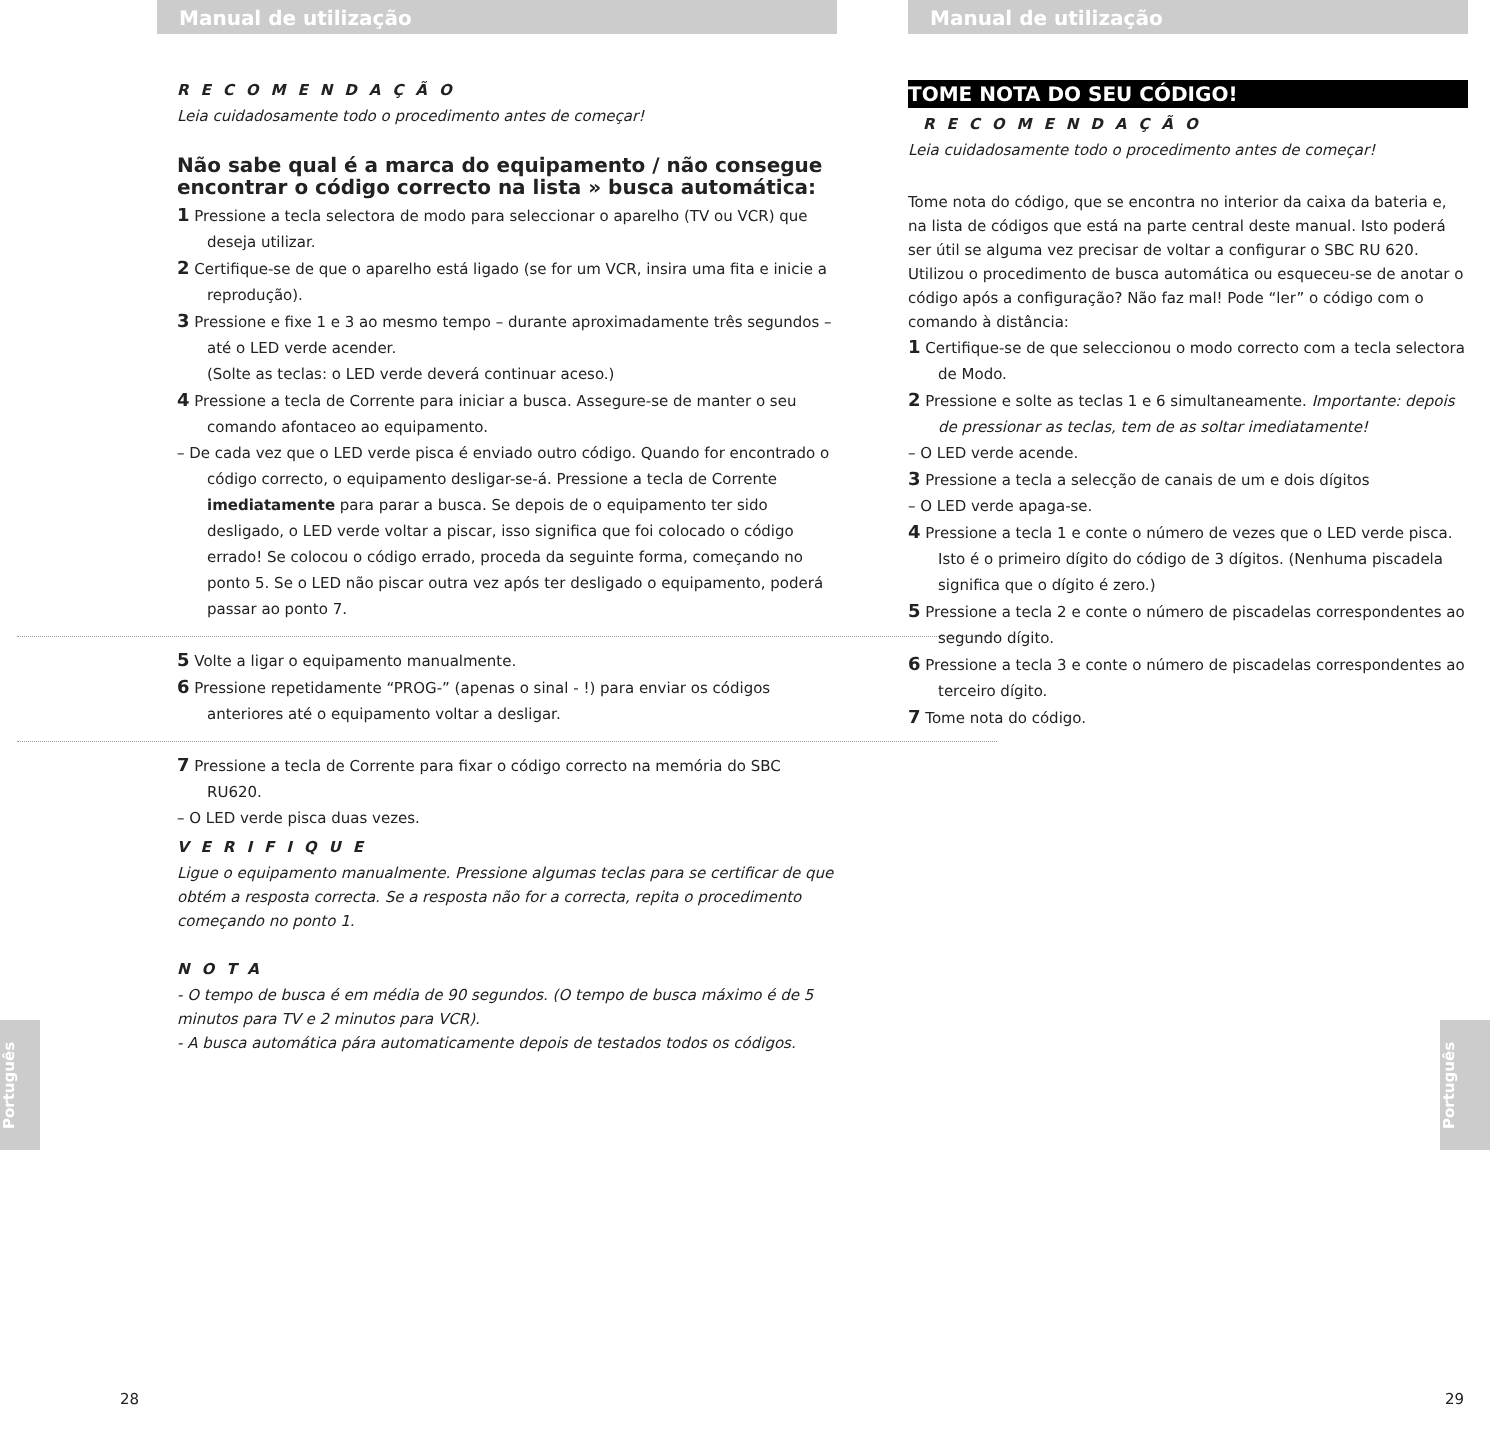Manual de utilização
RECOMENDAÇÃO
Leia cuidadosamente todo o procedimento antes de começar!
Não sabe qual é a marca do equipamento / não consegue encontrar o código correcto na lista » busca automática:
1 Pressione a tecla selectora de modo para seleccionar o aparelho (TV ou VCR) que deseja utilizar.
2 Certifique-se de que o aparelho está ligado (se for um VCR, insira uma fita e inicie a reprodução).
3 Pressione e fixe 1 e 3 ao mesmo tempo – durante aproximadamente três segundos – até o LED verde acender.
(Solte as teclas: o LED verde deverá continuar aceso.)
4 Pressione a tecla de Corrente para iniciar a busca. Assegure-se de manter o seu comando afontaceo ao equipamento.
– De cada vez que o LED verde pisca é enviado outro código. Quando for encontrado o código correcto, o equipamento desligar-se-á. Pressione a tecla de Corrente imediatamente para parar a busca. Se depois de o equipamento ter sido desligado, o LED verde voltar a piscar, isso significa que foi colocado o código errado! Se colocou o código errado, proceda da seguinte forma, começando no ponto 5. Se o LED não piscar outra vez após ter desligado o equipamento, poderá passar ao ponto 7.
5 Volte a ligar o equipamento manualmente.
6 Pressione repetidamente “PROG-” (apenas o sinal - !) para enviar os códigos anteriores até o equipamento voltar a desligar.
7 Pressione a tecla de Corrente para fixar o código correcto na memória do SBC RU620.
– O LED verde pisca duas vezes.
VERIFIQUE
Ligue o equipamento manualmente. Pressione algumas teclas para se certificar de que obtém a resposta correcta. Se a resposta não for a correcta, repita o procedimento começando no ponto 1.
NOTA
- O tempo de busca é em média de 90 segundos. (O tempo de busca máximo é de 5 minutos para TV e 2 minutos para VCR).
- A busca automática pára automaticamente depois de testados todos os códigos.
Português
28
Manual de utilização
TOME NOTA DO SEU CÓDIGO!
RECOMENDAÇÃO
Leia cuidadosamente todo o procedimento antes de começar!
Tome nota do código, que se encontra no interior da caixa da bateria e, na lista de códigos que está na parte central deste manual. Isto poderá ser útil se alguma vez precisar de voltar a configurar o SBC RU 620. Utilizou o procedimento de busca automática ou esqueceu-se de anotar o código após a configuração? Não faz mal! Pode “ler” o código com o comando à distância:
1 Certifique-se de que seleccionou o modo correcto com a tecla selectora de Modo.
2 Pressione e solte as teclas 1 e 6 simultaneamente. Importante: depois de pressionar as teclas, tem de as soltar imediatamente!
– O LED verde acende.
3 Pressione a tecla a selecção de canais de um e dois dígitos
– O LED verde apaga-se.
4 Pressione a tecla 1 e conte o número de vezes que o LED verde pisca. Isto é o primeiro dígito do código de 3 dígitos. (Nenhuma piscadela significa que o dígito é zero.)
5 Pressione a tecla 2 e conte o número de piscadelas correspondentes ao segundo dígito.
6 Pressione a tecla 3 e conte o número de piscadelas correspondentes ao terceiro dígito.
7 Tome nota do código.
Português
29